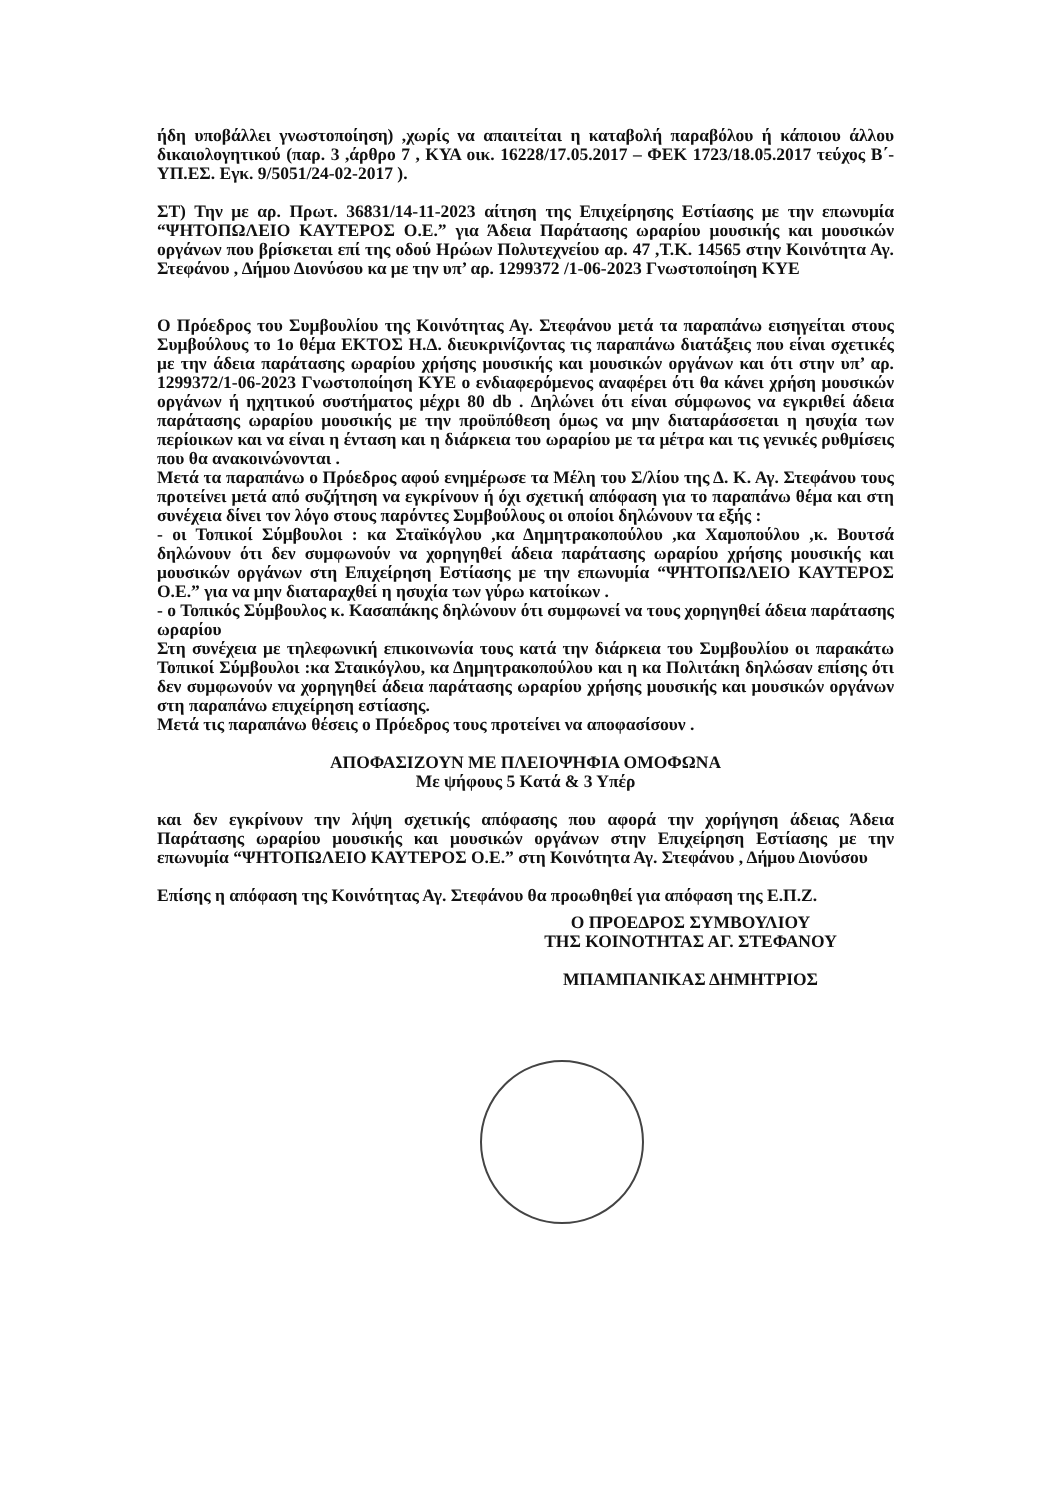ήδη υποβάλλει γνωστοποίηση) ,χωρίς να απαιτείται η καταβολή παραβόλου ή κάποιου άλλου δικαιολογητικού (παρ. 3 ,άρθρο 7 , ΚΥΑ οικ. 16228/17.05.2017 – ΦΕΚ 1723/18.05.2017 τεύχος Β΄- ΥΠ.ΕΣ. Εγκ. 9/5051/24-02-2017 ).
ΣΤ) Την με αρ. Πρωτ. 36831/14-11-2023 αίτηση της Επιχείρησης Εστίασης με την επωνυμία “ΨΗΤΟΠΩΛΕΙΟ ΚΑΥΤΕΡΟΣ Ο.Ε.” για Άδεια Παράτασης ωραρίου μουσικής και μουσικών οργάνων που βρίσκεται επί της οδού Ηρώων Πολυτεχνείου αρ. 47 ,Τ.Κ. 14565 στην Κοινότητα Αγ. Στεφάνου , Δήμου Διονύσου κα με την υπ’ αρ. 1299372 /1-06-2023 Γνωστοποίηση ΚΥΕ
Ο Πρόεδρος του Συμβουλίου της Κοινότητας Αγ. Στεφάνου μετά τα παραπάνω εισηγείται στους Συμβούλους το 1ο θέμα ΕΚΤΟΣ Η.Δ. διευκρινίζοντας τις παραπάνω διατάξεις που είναι σχετικές με την άδεια παράτασης ωραρίου χρήσης μουσικής και μουσικών οργάνων και ότι στην υπ’ αρ. 1299372/1-06-2023 Γνωστοποίηση ΚΥΕ ο ενδιαφερόμενος αναφέρει ότι θα κάνει χρήση μουσικών οργάνων ή ηχητικού συστήματος μέχρι 80 db . Δηλώνει ότι είναι σύμφωνος να εγκριθεί άδεια παράτασης ωραρίου μουσικής με την προϋπόθεση όμως να μην διαταράσσεται η ησυχία των περίοικων και να είναι η ένταση και η διάρκεια του ωραρίου με τα μέτρα και τις γενικές ρυθμίσεις που θα ανακοινώνονται .
Μετά τα παραπάνω ο Πρόεδρος αφού ενημέρωσε τα Μέλη του Σ/λίου της Δ. Κ. Αγ. Στεφάνου τους προτείνει μετά από συζήτηση να εγκρίνουν ή όχι σχετική απόφαση για το παραπάνω θέμα και στη συνέχεια δίνει τον λόγο στους παρόντες Συμβούλους οι οποίοι δηλώνουν τα εξής :
- οι Τοπικοί Σύμβουλοι : κα Σταϊκόγλου ,κα Δημητρακοπούλου ,κα Χαμοπούλου ,κ. Βουτσά δηλώνουν ότι δεν συμφωνούν να χορηγηθεί άδεια παράτασης ωραρίου χρήσης μουσικής και μουσικών οργάνων στη Επιχείρηση Εστίασης με την επωνυμία “ΨΗΤΟΠΩΛΕΙΟ ΚΑΥΤΕΡΟΣ Ο.Ε.” για να μην διαταραχθεί η ησυχία των γύρω κατοίκων .
- ο Τοπικός Σύμβουλος κ. Κασαπάκης δηλώνουν ότι συμφωνεί να τους χορηγηθεί άδεια παράτασης ωραρίου
Στη συνέχεια με τηλεφωνική επικοινωνία τους κατά την διάρκεια του Συμβουλίου οι παρακάτω Τοπικοί Σύμβουλοι :κα Σταικόγλου, κα Δημητρακοπούλου και η κα Πολιτάκη δηλώσαν επίσης ότι δεν συμφωνούν να χορηγηθεί άδεια παράτασης ωραρίου χρήσης μουσικής και μουσικών οργάνων στη παραπάνω επιχείρηση εστίασης.
Μετά τις παραπάνω θέσεις ο Πρόεδρος τους προτείνει να αποφασίσουν .
ΑΠΟΦΑΣΙΖΟΥΝ ΜΕ ΠΛΕΙΟΨΗΦΙΑ ΟΜΟΦΩΝΑ
Με ψήφους 5 Κατά & 3 Υπέρ
και δεν εγκρίνουν την λήψη σχετικής απόφασης που αφορά την χορήγηση άδειας Άδεια Παράτασης ωραρίου μουσικής και μουσικών οργάνων στην Επιχείρηση Εστίασης με την επωνυμία “ΨΗΤΟΠΩΛΕΙΟ ΚΑΥΤΕΡΟΣ Ο.Ε.” στη Κοινότητα Αγ. Στεφάνου , Δήμου Διονύσου
Επίσης η απόφαση της Κοινότητας Αγ. Στεφάνου θα προωθηθεί για απόφαση της Ε.Π.Ζ.
Ο ΠΡΟΕΔΡΟΣ ΣΥΜΒΟΥΛΙΟΥ
ΤΗΣ ΚΟΙΝΟΤΗΤΑΣ ΑΓ. ΣΤΕΦΑΝΟΥ
ΜΠΑΜΠΑΝΙΚΑΣ ΔΗΜΗΤΡΙΟΣ